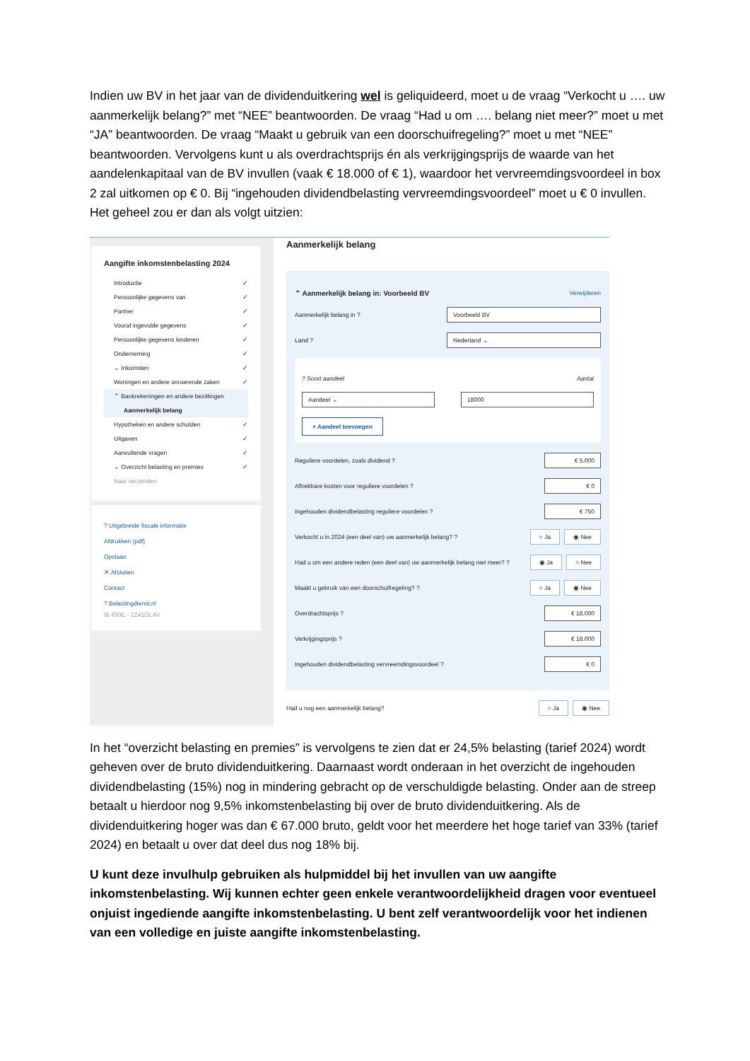Indien uw BV in het jaar van de dividenduitkering wel is geliquideerd, moet u de vraag “Verkocht u …. uw aanmerkelijk belang?” met “NEE” beantwoorden. De vraag “Had u om …. belang niet meer?” moet u met “JA” beantwoorden. De vraag “Maakt u gebruik van een doorschuifregeling?” moet u met “NEE” beantwoorden. Vervolgens kunt u als overdrachtsprijs én als verkrijgingsprijs de waarde van het aandelenkapitaal van de BV invullen (vaak € 18.000 of € 1), waardoor het vervreemdingsvoordeel in box 2 zal uitkomen op € 0. Bij “ingehouden dividendbelasting vervreemdingsvoordeel” moet u € 0 invullen. Het geheel zou er dan als volgt uitzien:
Aangifte inkomstenbelasting 2024
Introductie ✓
Persoonlijke gegevens van ✓
Partner ✓
Vooraf ingevulde gegevens ✓
Persoonlijke gegevens kinderen ✓
Onderneming ✓
⌄ Inkomsten ✓
Woningen en andere onroerende zaken ✓
⌃ Bankrekeningen en andere bezittingen
Aanmerkelijk belang
Hypotheken en andere schulden ✓
Uitgaven ✓
Aanvullende vragen ✓
⌄ Overzicht belasting en premies ✓
Naar verzenden
? Uitgebreide fiscale informatie
Afdrukken (pdf)
Opslaan
✕ Afsluiten
Contact
? Belastingdienst.nl
IB 650E - 2Z41OLAV
Aanmerkelijk belang
⌃ Aanmerkelijk belang in: Voorbeeld BV Verwijderen
Aanmerkelijk belang in ? Voorbeeld BV
Land ? Nederland ⌄
? Soort aandeel Aantal
Aandeel ⌄ 18000
+ Aandeel toevoegen
Reguliere voordelen, zoals dividend ? € 5.000
Aftrekbare kosten voor reguliere voordelen ? € 0
Ingehouden dividendbelasting reguliere voordelen ? € 750
Verkocht u in 2024 (een deel van) uw aanmerkelijk belang? ? ○ Ja ◉ Nee
Had u om een andere reden (een deel van) uw aanmerkelijk belang niet meer? ? ◉ Ja ○ Nee
Maakt u gebruik van een doorschuifregeling? ? ○ Ja ◉ Nee
Overdrachtsprijs ? € 18.000
Verkrijgingsprijs ? € 18.000
Ingehouden dividendbelasting vervreemdingsvoordeel ? € 0
Had u nog een aanmerkelijk belang? ○ Ja ◉ Nee
In het “overzicht belasting en premies” is vervolgens te zien dat er 24,5% belasting (tarief 2024) wordt geheven over de bruto dividenduitkering. Daarnaast wordt onderaan in het overzicht de ingehouden dividendbelasting (15%) nog in mindering gebracht op de verschuldigde belasting. Onder aan de streep betaalt u hierdoor nog 9,5% inkomstenbelasting bij over de bruto dividenduitkering. Als de dividenduitkering hoger was dan € 67.000 bruto, geldt voor het meerdere het hoge tarief van 33% (tarief 2024) en betaalt u over dat deel dus nog 18% bij.
U kunt deze invulhulp gebruiken als hulpmiddel bij het invullen van uw aangifte inkomstenbelasting. Wij kunnen echter geen enkele verantwoordelijkheid dragen voor eventueel onjuist ingediende aangifte inkomstenbelasting. U bent zelf verantwoordelijk voor het indienen van een volledige en juiste aangifte inkomstenbelasting.